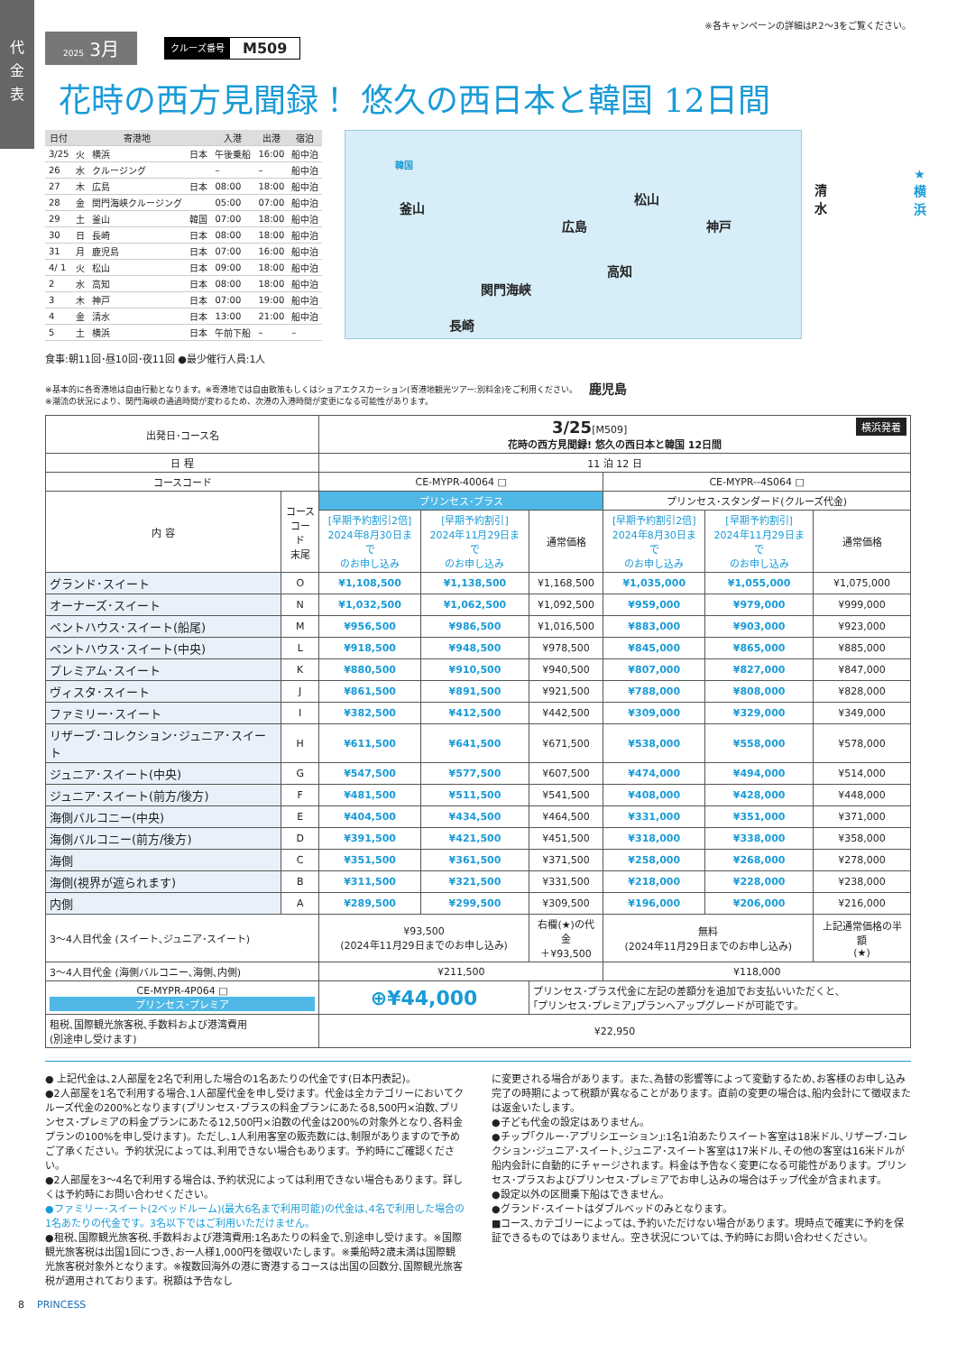代
金
表
※各キャンペーンの詳細はP.2〜3をご覧ください。
2025 3月
クルーズ番号 M509
花時の西方見聞録！ 悠久の西日本と韓国 12日間
| 日付 | | 寄港地 | | 入港 | 出港 | 宿泊 |
| --- | --- | --- | --- | --- | --- | --- |
| 3/25 | 火 | 横浜 | 日本 | 午後乗船 | 16:00 | 船中泊 |
| 26 | 水 | クルージング | | – | – | 船中泊 |
| 27 | 木 | 広島 | 日本 | 08:00 | 18:00 | 船中泊 |
| 28 | 金 | 関門海峡クルージング | | 05:00 | 07:00 | 船中泊 |
| 29 | 土 | 釜山 | 韓国 | 07:00 | 18:00 | 船中泊 |
| 30 | 日 | 長崎 | 日本 | 08:00 | 18:00 | 船中泊 |
| 31 | 月 | 鹿児島 | 日本 | 07:00 | 16:00 | 船中泊 |
| 4/ 1 | 火 | 松山 | 日本 | 09:00 | 18:00 | 船中泊 |
| 2 | 水 | 高知 | 日本 | 08:00 | 18:00 | 船中泊 |
| 3 | 木 | 神戸 | 日本 | 07:00 | 19:00 | 船中泊 |
| 4 | 金 | 清水 | 日本 | 13:00 | 21:00 | 船中泊 |
| 5 | 土 | 横浜 | 日本 | 午前下船 | – | – |
食事:朝11回･昼10回･夜11回 ●最少催行人員:1人
韓国
釜山
広島
松山
神戸
清水
★横浜
関門海峡
高知
長崎
鹿児島
※基本的に各寄港地は自由行動となります。※寄港地では自由散策もしくはショアエクスカーション(寄港地観光ツアー:別料金)をご利用ください。
※潮流の状況により、関門海峡の通過時間が変わるため、次港の入港時間が変更になる可能性があります。
| 出発日･コース名 | | 3/25 [M509] 横浜発着 花時の西方見聞録! 悠久の西日本と韓国 12日間 | | | | | |
| 日 程 | | 11 泊 12 日 | | | | | |
| コースコード | | CE-MYPR-40064 □ | | | CE-MYPR--4S064 □ | | |
| 内 容 | コース コード 末尾 | プリンセス･プラス | | | プリンセス･スタンダード(クルーズ代金) | | |
| | | [早期予約割引2倍] 2024年8月30日まで のお申し込み | [早期予約割引] 2024年11月29日まで のお申し込み | 通常価格 | [早期予約割引2倍] 2024年8月30日まで のお申し込み | [早期予約割引] 2024年11月29日まで のお申し込み | 通常価格 |
| グランド･スイート | O | ¥1,108,500 | ¥1,138,500 | ¥1,168,500 | ¥1,035,000 | ¥1,055,000 | ¥1,075,000 |
| オーナーズ･スイート | N | ¥1,032,500 | ¥1,062,500 | ¥1,092,500 | ¥959,000 | ¥979,000 | ¥999,000 |
| ペントハウス･スイート(船尾) | M | ¥956,500 | ¥986,500 | ¥1,016,500 | ¥883,000 | ¥903,000 | ¥923,000 |
| ペントハウス･スイート(中央) | L | ¥918,500 | ¥948,500 | ¥978,500 | ¥845,000 | ¥865,000 | ¥885,000 |
| プレミアム･スイート | K | ¥880,500 | ¥910,500 | ¥940,500 | ¥807,000 | ¥827,000 | ¥847,000 |
| ヴィスタ･スイート | J | ¥861,500 | ¥891,500 | ¥921,500 | ¥788,000 | ¥808,000 | ¥828,000 |
| ファミリー･スイート | I | ¥382,500 | ¥412,500 | ¥442,500 | ¥309,000 | ¥329,000 | ¥349,000 |
| リザーブ･コレクション･ジュニア･スイート | H | ¥611,500 | ¥641,500 | ¥671,500 | ¥538,000 | ¥558,000 | ¥578,000 |
| ジュニア･スイート(中央) | G | ¥547,500 | ¥577,500 | ¥607,500 | ¥474,000 | ¥494,000 | ¥514,000 |
| ジュニア･スイート(前方/後方) | F | ¥481,500 | ¥511,500 | ¥541,500 | ¥408,000 | ¥428,000 | ¥448,000 |
| 海側バルコニー(中央) | E | ¥404,500 | ¥434,500 | ¥464,500 | ¥331,000 | ¥351,000 | ¥371,000 |
| 海側バルコニー(前方/後方) | D | ¥391,500 | ¥421,500 | ¥451,500 | ¥318,000 | ¥338,000 | ¥358,000 |
| 海側 | C | ¥351,500 | ¥361,500 | ¥371,500 | ¥258,000 | ¥268,000 | ¥278,000 |
| 海側(視界が遮られます) | B | ¥311,500 | ¥321,500 | ¥331,500 | ¥218,000 | ¥228,000 | ¥238,000 |
| 内側 | A | ¥289,500 | ¥299,500 | ¥309,500 | ¥196,000 | ¥206,000 | ¥216,000 |
| 3〜4人目代金 (スイート､ジュニア･スイート) | | ¥93,500 (2024年11月29日までのお申し込み) | | 右欄(★)の代金 ＋¥93,500 | 無料 (2024年11月29日までのお申し込み) | | 上記通常価格の半額 (★) |
| 3〜4人目代金 (海側バルコニー､海側､内側) | | ¥211,500 | | | ¥118,000 | | |
| CE-MYPR-4P064 □ プリンセス･プレミア | | ⊕¥44,000 | | プリンセス･プラス代金に左記の差額分を追加でお支払いいただくと､ ｢プリンセス･プレミア｣プランへアップグレードが可能です。 | | | |
| 租税､国際観光旅客税､手数料および港湾費用 (別途申し受けます) | | ¥22,950 | | | | | |
● 上記代金は､2人部屋を2名で利用した場合の1名あたりの代金です(日本円表記)。
●2人部屋を1名で利用する場合､1人部屋代金を申し受けます。代金は全カテゴリーにおいてクルーズ代金の200%となります(プリンセス･プラスの料金プランにあたる8,500円×泊数､プリンセス･プレミアの料金プランにあたる12,500円×泊数の代金は200%の対象外となり､各料金プランの100%を申し受けます)。ただし､1人利用客室の販売数には､制限がありますので予めご了承ください。予約状況によっては､利用できない場合もあります。予約時にご確認ください。
●2人部屋を3〜4名で利用する場合は､予約状況によっては利用できない場合もあります。詳しくは予約時にお問い合わせください。
●ファミリー･スイート(2ベッドルーム)(最大6名まで利用可能)の代金は､4名で利用した場合の1名あたりの代金です。3名以下ではご利用いただけません。
●租税､国際観光旅客税､手数料および港湾費用:1名あたりの料金で､別途申し受けます。※国際観光旅客税は出国1回につき､お一人様1,000円を徴収いたします。※乗船時2歳未満は国際観光旅客税対象外となります。※複数回海外の港に寄港するコースは出国の回数分､国際観光旅客税が適用されております。税額は予告なし
に変更される場合があります。また､為替の影響等によって変動するため､お客様のお申し込み完了の時期によって税額が異なることがあります。直前の変更の場合は､船内会計にて徴収または返金いたします。
●子ども代金の設定はありません。
●チップ｢クルー･アプリシエーション｣:1名1泊あたりスイート客室は18米ドル､リザーブ･コレクション･ジュニア･スイート､ジュニア･スイート客室は17米ドル､その他の客室は16米ドルが船内会計に自動的にチャージされます。料金は予告なく変更になる可能性があります。プリンセス･プラスおよびプリンセス･プレミアでお申し込みの場合はチップ代金が含まれます。
●設定以外の区間乗下船はできません。
●グランド･スイートはダブルベッドのみとなります。
■コース､カテゴリーによっては､予約いただけない場合があります。現時点で確実に予約を保証できるものではありません。空き状況については､予約時にお問い合わせください。
8 PRINCESS